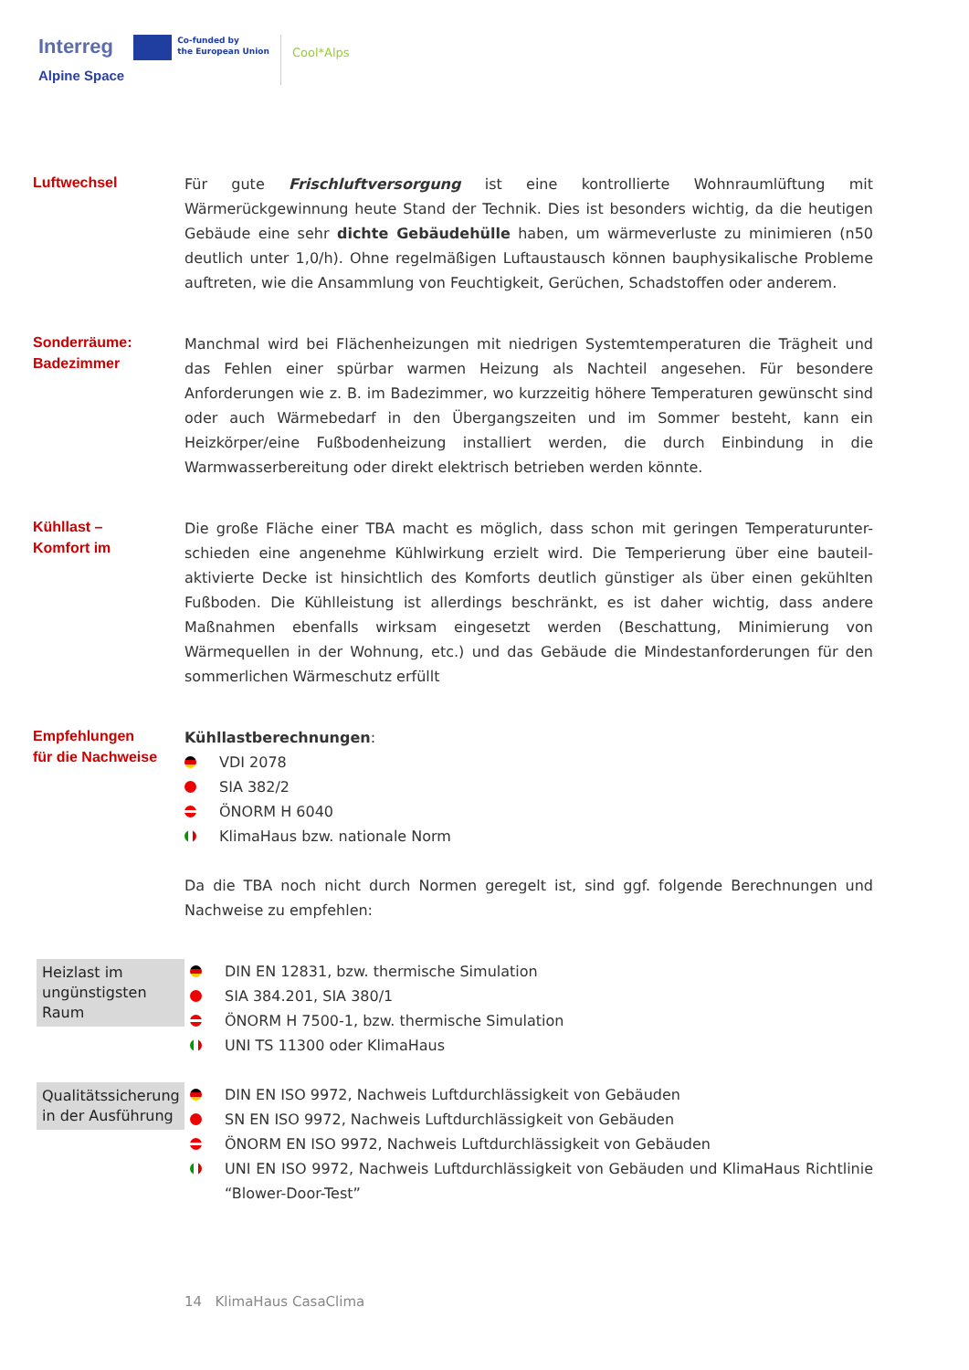Interreg
Alpine Space
Co-funded by
the European Union
Cool*Alps
Luftwechsel
Für gute Frischluftversorgung ist eine kontrollierte Wohnraumlüftung mit Wärmerückgewinnung heute Stand der Technik. Dies ist besonders wichtig, da die heutigen Gebäude eine sehr dichte Gebäudehülle haben, um wärmeverluste zu minimieren (n50 deutlich unter 1,0/h). Ohne regelmäßigen Luftaustausch können bauphysikalische Probleme auftreten, wie die Ansammlung von Feuchtigkeit, Gerüchen, Schadstoffen oder anderem.
Sonderräume:
Badezimmer
Manchmal wird bei Flächenheizungen mit niedrigen Systemtemperaturen die Trägheit und das Fehlen einer spürbar warmen Heizung als Nachteil angesehen. Für besondere Anforderungen wie z. B. im Badezimmer, wo kurzzeitig höhere Temperaturen gewünscht sind oder auch Wärmebedarf in den Übergangszeiten und im Sommer besteht, kann ein Heizkörper/eine Fußbodenheizung installiert werden, die durch Einbindung in die Warmwasserbereitung oder direkt elektrisch betrieben werden könnte.
Kühllast –
Komfort im
Die große Fläche einer TBA macht es möglich, dass schon mit geringen Temperaturunter-schieden eine angenehme Kühlwirkung erzielt wird. Die Temperierung über eine bauteil-aktivierte Decke ist hinsichtlich des Komforts deutlich günstiger als über einen gekühlten Fußboden. Die Kühlleistung ist allerdings beschränkt, es ist daher wichtig, dass andere Maßnahmen ebenfalls wirksam eingesetzt werden (Beschattung, Minimierung von Wärmequellen in der Wohnung, etc.) und das Gebäude die Mindestanforderungen für den sommerlichen Wärmeschutz erfüllt
Empfehlungen
für die Nachweise
Kühllastberechnungen:
VDI 2078
SIA 382/2
ÖNORM H 6040
KlimaHaus bzw. nationale Norm
Da die TBA noch nicht durch Normen geregelt ist, sind ggf. folgende Berechnungen und Nachweise zu empfehlen:
Heizlast im ungünstigsten Raum
DIN EN 12831, bzw. thermische Simulation
SIA 384.201, SIA 380/1
ÖNORM H 7500-1, bzw. thermische Simulation
UNI TS 11300 oder KlimaHaus
Qualitätssicherung in der Ausführung
DIN EN ISO 9972, Nachweis Luftdurchlässigkeit von Gebäuden
SN EN ISO 9972, Nachweis Luftdurchlässigkeit von Gebäuden
ÖNORM EN ISO 9972, Nachweis Luftdurchlässigkeit von Gebäuden
UNI EN ISO 9972, Nachweis Luftdurchlässigkeit von Gebäuden und KlimaHaus Richtlinie “Blower-Door-Test”
14 KlimaHaus CasaClima